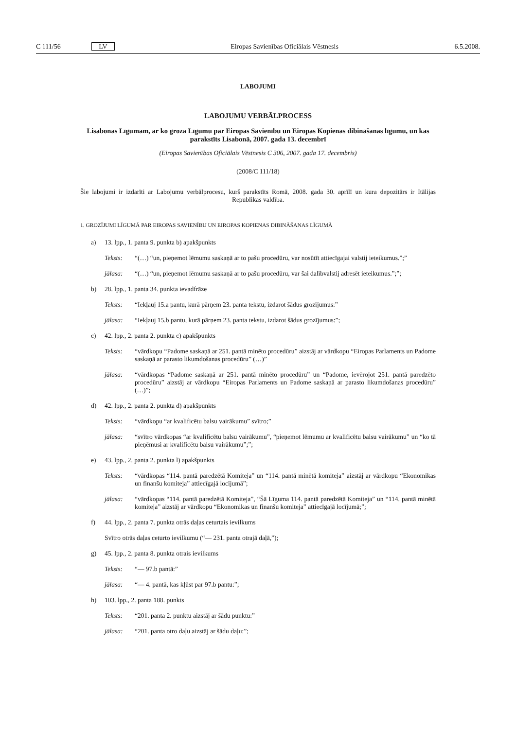C 111/56 LV Eiropas Savienības Oficiālais Vēstnesis 6.5.2008.
LABOJUMI
LABOJUMU VERBĀLPROCESS
Lisabonas Līgumam, ar ko groza Līgumu par Eiropas Savienību un Eiropas Kopienas dibināšanas līgumu, un kas parakstīts Lisabonā, 2007. gada 13. decembrī
(Eiropas Savienības Oficiālais Vēstnesis C 306, 2007. gada 17. decembris)
(2008/C 111/18)
Šie labojumi ir izdarīti ar Labojumu verbālprocesu, kurš parakstīts Romā, 2008. gada 30. aprīlī un kura depozitārs ir Itālijas Republikas valdība.
1. GROZĪJUMI LĪGUMĀ PAR EIROPAS SAVIENĪBU UN EIROPAS KOPIENAS DIBINĀŠANAS LĪGUMĀ
a) 13. lpp., 1. panta 9. punkta b) apakšpunkts
Teksts: “(…) “un, pieņemot lēmumu saskaņā ar to pašu procedūru, var nosūtīt attiecīgajai valstij ieteikumus.”;”
jālasa: “(…) “un, pieņemot lēmumu saskaņā ar to pašu procedūru, var šai dalībvalstij adresēt ieteikumus.”;”;
b) 28. lpp., 1. panta 34. punkta ievadfrāze
Teksts: “Iekļauj 15.a pantu, kurā pārņem 23. panta tekstu, izdarot šādus grozījumus:”
jālasa: “Iekļauj 15.b pantu, kurā pārņem 23. panta tekstu, izdarot šādus grozījumus:”;
c) 42. lpp., 2. panta 2. punkta c) apakšpunkts
Teksts: “vārdkopu “Padome saskaņā ar 251. pantā minēto procedūru” aizstāj ar vārdkopu “Eiropas Parlaments un Padome saskaņā ar parasto likumdošanas procedūru” (…)”
jālasa: “vārdkopas “Padome saskaņā ar 251. pantā minēto procedūru” un “Padome, ievērojot 251. pantā paredzēto procedūru” aizstāj ar vārdkopu “Eiropas Parlaments un Padome saskaņā ar parasto likumdošanas procedūru” (…)”;
d) 42. lpp., 2. panta 2. punkta d) apakšpunkts
Teksts: “vārdkopu “ar kvalificētu balsu vairākumu” svītro;”
jālasa: “svītro vārdkopas “ar kvalificētu balsu vairākumu”, “pieņemot lēmumu ar kvalificētu balsu vairākumu” un “ko tā pieņēmusi ar kvalificētu balsu vairākumu”;”;
e) 43. lpp., 2. panta 2. punkta l) apakšpunkts
Teksts: “vārdkopas “114. pantā paredzētā Komiteja” un “114. pantā minētā komiteja” aizstāj ar vārdkopu “Ekonomikas un finanšu komiteja” attiecīgajā locījumā”;
jālasa: “vārdkopas “114. pantā paredzētā Komiteja”, “Šā Līguma 114. pantā paredzētā Komiteja” un “114. pantā minētā komiteja” aizstāj ar vārdkopu “Ekonomikas un finanšu komiteja” attiecīgajā locījumā;”;
f) 44. lpp., 2. panta 7. punkta otrās daļas ceturtais ievilkums
Svītro otrās daļas ceturto ievilkumu (“— 231. panta otrajā daļā,”);
g) 45. lpp., 2. panta 8. punkta otrais ievilkums
Teksts: “— 97.b pantā:”
jālasa: “— 4. pantā, kas kļūst par 97.b pantu:”;
h) 103. lpp., 2. panta 188. punkts
Teksts: “201. panta 2. punktu aizstāj ar šādu punktu:”
jālasa: “201. panta otro daļu aizstāj ar šādu daļu:”;